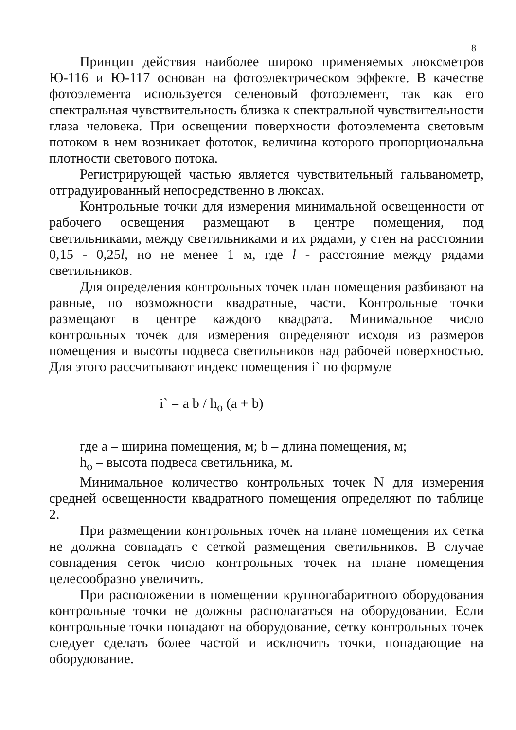8
Принцип действия наиболее широко применяемых люксметров Ю-116 и Ю-117 основан на фотоэлектрическом эффекте. В качестве фотоэлемента используется селеновый фотоэлемент, так как его спектральная чувствительность близка к спектральной чувствительности глаза человека. При освещении поверхности фотоэлемента световым потоком в нем возникает фототок, величина которого пропорциональна плотности светового потока.
Регистрирующей частью является чувствительный гальванометр, отградуированный непосредственно в люксах.
Контрольные точки для измерения минимальной освещенности от рабочего освещения размещают в центре помещения, под светильниками, между светильниками и их рядами, у стен на расстоянии 0,15 - 0,25l, но не менее 1 м, где l - расстояние между рядами светильников.
Для определения контрольных точек план помещения разбивают на равные, по возможности квадратные, части. Контрольные точки размещают в центре каждого квадрата. Минимальное число контрольных точек для измерения определяют исходя из размеров помещения и высоты подвеса светильников над рабочей поверхностью. Для этого рассчитывают индекс помещения i` по формуле
i` = a b / h<sub>o</sub> (a + b)
где а – ширина помещения, м; b – длина помещения, м;
h<sub>o</sub> – высота подвеса светильника, м.
Минимальное количество контрольных точек N для измерения средней освещенности квадратного помещения определяют по таблице 2.
При размещении контрольных точек на плане помещения их сетка не должна совпадать с сеткой размещения светильников. В случае совпадения сеток число контрольных точек на плане помещения целесообразно увеличить.
При расположении в помещении крупногабаритного оборудования контрольные точки не должны располагаться на оборудовании. Если контрольные точки попадают на оборудование, сетку контрольных точек следует сделать более частой и исключить точки, попадающие на оборудование.